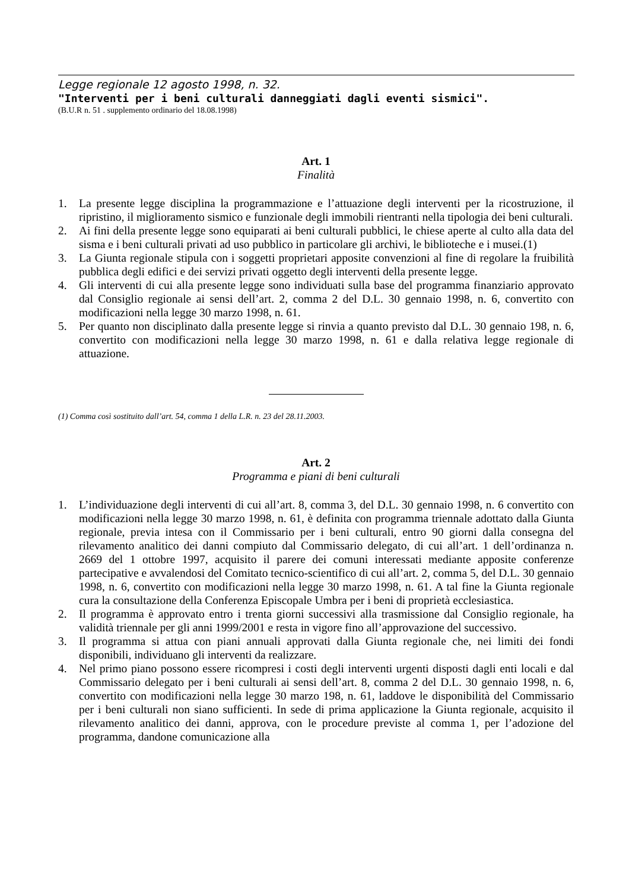Legge regionale 12 agosto 1998, n. 32.
"Interventi per i beni culturali danneggiati dagli eventi sismici".
(B.U.R n. 51 . supplemento ordinario del 18.08.1998)
Art. 1
Finalità
1. La presente legge disciplina la programmazione e l’attuazione degli interventi per la ricostruzione, il ripristino, il miglioramento sismico e funzionale degli immobili rientranti nella tipologia dei beni culturali.
2. Ai fini della presente legge sono equiparati ai beni culturali pubblici, le chiese aperte al culto alla data del sisma e i beni culturali privati ad uso pubblico in particolare gli archivi, le biblioteche e i musei.(1)
3. La Giunta regionale stipula con i soggetti proprietari apposite convenzioni al fine di regolare la fruibilità pubblica degli edifici e dei servizi privati oggetto degli interventi della presente legge.
4. Gli interventi di cui alla presente legge sono individuati sulla base del programma finanziario approvato dal Consiglio regionale ai sensi dell’art. 2, comma 2 del D.L. 30 gennaio 1998, n. 6, convertito con modificazioni nella legge 30 marzo 1998, n. 61.
5. Per quanto non disciplinato dalla presente legge si rinvia a quanto previsto dal D.L. 30 gennaio 198, n. 6, convertito con modificazioni nella legge 30 marzo 1998, n. 61 e dalla relativa legge regionale di attuazione.
(1) Comma così sostituito dall’art. 54, comma 1 della L.R. n. 23 del 28.11.2003.
Art. 2
Programma e piani di beni culturali
1. L’individuazione degli interventi di cui all’art. 8, comma 3, del D.L. 30 gennaio 1998, n. 6 convertito con modificazioni nella legge 30 marzo 1998, n. 61, è definita con programma triennale adottato dalla Giunta regionale, previa intesa con il Commissario per i beni culturali, entro 90 giorni dalla consegna del rilevamento analitico dei danni compiuto dal Commissario delegato, di cui all’art. 1 dell’ordinanza n. 2669 del 1 ottobre 1997, acquisito il parere dei comuni interessati mediante apposite conferenze partecipative e avvalendosi del Comitato tecnico-scientifico di cui all’art. 2, comma 5, del D.L. 30 gennaio 1998, n. 6, convertito con modificazioni nella legge 30 marzo 1998, n. 61. A tal fine la Giunta regionale cura la consultazione della Conferenza Episcopale Umbra per i beni di proprietà ecclesiastica.
2. Il programma è approvato entro i trenta giorni successivi alla trasmissione dal Consiglio regionale, ha validità triennale per gli anni 1999/2001 e resta in vigore fino all’approvazione del successivo.
3. Il programma si attua con piani annuali approvati dalla Giunta regionale che, nei limiti dei fondi disponibili, individuano gli interventi da realizzare.
4. Nel primo piano possono essere ricompresi i costi degli interventi urgenti disposti dagli enti locali e dal Commissario delegato per i beni culturali ai sensi dell’art. 8, comma 2 del D.L. 30 gennaio 1998, n. 6, convertito con modificazioni nella legge 30 marzo 198, n. 61, laddove le disponibilità del Commissario per i beni culturali non siano sufficienti. In sede di prima applicazione la Giunta regionale, acquisito il rilevamento analitico dei danni, approva, con le procedure previste al comma 1, per l’adozione del programma, dandone comunicazione alla